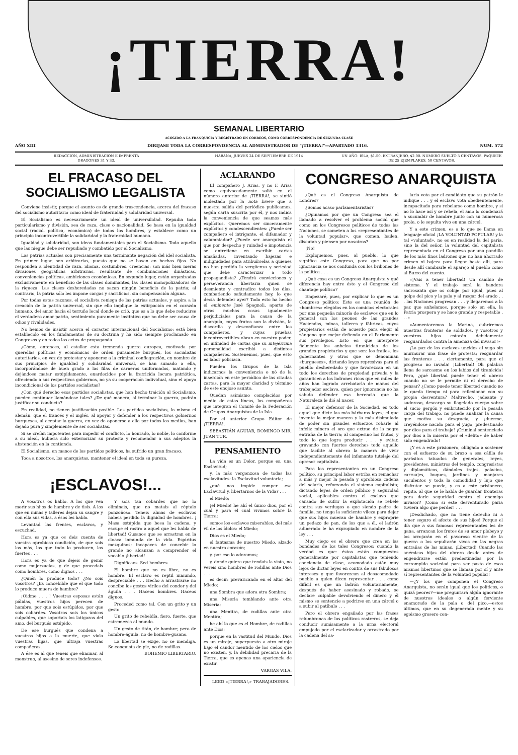¡TIERRA!
SEMANAL LIBERTARIO
ACOGIDO A LA FRANQUICIA Y REGISTRADO EN CORREOS, COMO CORRESPONDENCIA DE SEGUNDA CLASE
AÑO XIII DIRIJASE TODA LA CORRESPONDENCIA AL ADMINISTRADOR DE "¡TIERRA!"—APARTADO 1316. NUM. 572
REDACCION, ADMINISTRACION E IMPRENTA
DRAGONES 31 Y 33,
HABANA, JUEVES 24 DE SEPTIEMBRE DE 1914
UN AÑO: ISLA, $1.50. EXTRANJERO, $2.00. NUMERO SUELTO 3 CENTAVOS. PAQUETE DE 25 EJEMPLARES, 50 CENTAVOS.
EL FRACASO DEL SOCIALISMO LEGALISTA
Conviene insistir, porque el asunto es de grande trascendencia, acerca del fracaso del socialismo autoritario como ideal de fraternidad y solidaridad universal.
El Socialismo es necesariamente un ideal de universilidad. Repudia todo particularismo y división, sea de raza, clase o nacionalidad. Se basa en la igualdad social (racial, política, económica) de todos los hombres, y establece como un principio incontrovertible la solidaridad y la fraternidad humana.
Igualdad y solidaridad, son ideas fundamentales para el Socialismo. Todo aquello que las niegue debe ser repudiado y combatido por el Socialismo.
Las patrias actuales son precisamente una terminante negación del idel socialista. En primer lugar, son arbitrarias, puesto que no se basan en hechos fijos. No responden a identidad de raza, idioma, costumbres, creencias; son más bien meras divisiones geográficas arbitrarias, resultante de combinaciones dinásticas, conveniencias políticas, ambiciones económicas. En segundo lugar, están organizadas exclusivamente en beneficio de las clases dominantes, las clases monopolizadoras de la riqueza. Las clases desheredadas no sacan ningún beneficio de la patria; al contrario, la patria sólo les impone cargas y sacrificios, sin compensación alguna.
Por todas estas razones, el socialista reniega de las patrias actuales, y aspira a la creación de la patria universal, sin que ello implique la extirpación en el corazón humano, del amor hacia el terruño local donde se crió, que es a lo que debe reducirse el verdadero amor patrio, sentimiento puramente instintivo que no debe ser causa de odios y rivalidades.
No hemos de insistir acerca el caracter internacional del Socialismo: está bien establecido en los fundamentos de su doctrina y ha sido siempre proclamado en Congresos y en todos los actos de propaganda.
¿Cómo, entonces, al estallar esta tremenda guerra europea, motivada por querellas políticas y económicas de orden puramente burgués, los socialistas autoritarios, en vez de protestar y oponerse a la criminal conflagración, en nombre de sus principios de igualdad y solidaridad universal, se han sumado a ella, incorporándose de buen grado a las filas de carneros uniformados, matando y dejándose matar estúpidamente, enardecidos por la fratricida locura patriótica, ofreciendo a sus respectivos gobiernos, no ya su cooperación individual, sino el apoyo incondicional de los partidos socialistas?
¿Con qué derecho esos partidos socialistas, que han hecho traición al Socialismo, pueden continuar llamándose tales? ¿De qué manera, al terminar la guerra, podrán justificar su conducta?
En realidad, no tienen justificación posible. Los partidos socialistas, lo mismo el alemán, que el francés y el inglés, al apoyar y defender a los respectivos gobiernos burgueses, al aceptar la guerra, en vez de oponerse a ella por todos los medios, han dejado pura y simplemente de ser socialistas.
Si se creían impotentes para impedir el conflicto, lo honrado, lo noble, lo conforme a su ideal, hubiera sido exteriorizar su protesta y recomendar a sus adeptos la abstención en la contienda.
El Socialismo, en manos de los partidos políticos, ha sufrido un gran fracaso.
Toca a nosotros, los anarquistas, mantener el ideal en toda su pureza.
¡ESCLAVOS!...
A vosotros os hablo. A los que ven morir sus hijos de hambre y de tisis. A los que en minas y talleres dejan su sangre y con ella sus vidas, a ésos les hablo.
Levantad las frentes, esclavos, y escuchad.
Hora es ya que os deis cuenta de vuestra oprobiosa condición, de que sois los más, los que todo lo producen, los fuertes . . .
Hora es ya de que dejeis de gemir como mujerzuelas, y de que procedais como hombres, como dignos . . .
¿Quién lo produce todo? ¿No sois vosotros? ¿Es concebible que el que todo lo produce muera de hambre?
¡Oidme . . . ! Vuestras esposas están pálidas, vuestros hijos perecen de hambre, por que sois estúpidos, por que sois cobardes. Vosotros sois los únicos culpables, que soportais los latigazos del amo, del burgués estúpido.
De ese burgués que condena a vuestros hijos a la muerte, que viola vuestras hijas, que ultraja vuestras compañeras.
A ése es al que teneis que eliminar, al monstruo, al asesino de seres indefensos.
Y sois tan cobardes que no lo eliminais, que no matais al réptalo ponzoñoso. Teneis almas de esclavos habeis perdido la dignidad de hombres. ¡ Masa estúpida que besa la cadena, y escupe el rostro a aquel que les habla de libertad! Gusanos que se arrastran en la cloaca inmunda de la vida. Espíritus mezquinos; incapaces de concebir lo grande no alcanzan a comprender el vocablo ¡libertad!
Dignificaos. Sed hombres.
El hombre que no es libre, no es hombre. El esclavo es reptil inmundo, despreciable . . . Hecho a arrastrarse no concibe los gestos viriles del condor y del águila . . . Haceos hombres. Haceos dignos.
Proceded como tal. Con un grito y un gesto.
Un grito de rebeldía, fiero, fuerte, que estremezca al mundo.
Un gesto de titán, de hombre; pero de hombre-águila, no de hombre-gusano.
La libertad se exige, no se mendiga. Se conquista de pie, no de rodillas.
BOHEMIO LIBERTARIO.
ACLARANDO
El compañero J. Arias, y no F. Arias como equivocadamente salió en el número anterior de ¡TIERRA!, se sintió molestado por la nota breve que a nuestra salida del periódico publicamos, según carta suscrita por él, y nos indica la conveniencia de que seamos más explícitos. Queremos ser sinceramente explícitos y condescendientes: ¿Puede ser compañero el intrigante, el difamador y calumniador? ¿Puede ser anarquista el que por despecho y ruindad e impotencia se entretiene en escribir cartas amañadas, inventando bajezas e indignidades para atribuírselas a quienes no han perdido la vergüenza y seriedad que debe caracterizar a todo propagandista? ¿Tendrá convicciones y perseverancia libertaria quien se desmiente y contradice todos los días, combatiendo sañudamente hoy, lo que decía defender ayer? Todo esto ha hecho el eminente José Spagnoli, aparte de otras muchas cosas igualmente perjudiciales para la causa de la anarquía, cuyos frutos son la división, la discordia y desconfianza entre los compañeros, y cuyas pruebas incontrovertibles obran en nuestro poder, en infinidad de cartas que su intejérrima personalidad escribió a distintos compañeros. Sostenemos, pues, que esto es labor policiaca.
Pueden los Grupos de la Isla indicarnos la conveniencia o nó de la inserción en este periódico de las citadas cartas, para la mayor claridad y término de este enojoso asunto.
Quedan asimismo complacidos por medio de estas líneas, los compañeros que integran el Comité de la Federación de Grupos Anarquistas de la Isla.
Por el anterior Grupo Editor de ¡TIERRA!,
SEBASTIÁN AGUIAR, DOMINGO MIR, JUAN TUR.
PENSAMIENTO
La vida es un Dolor, porque es, una Esclavitud;
y, la más vergonzosa de todas las esclavitudes: la Esclavitud voluntaria;
¿qué nos impide romper esa Esclavitud y, libertarnos de la Vida? . . .
el Miedo;
¡el Miedo! he ahí el único dios, por el cual y para el cual vivimos sobre la Tierra;
somos los esclavos miserables, del más vil de los ídolos: el Miedo;
Dios es el Miedo;
el fantasma de nuestro Miedo, alzado en nuestro corazón;
y, por eso lo adoramos;
y, donde quiera que tendais la vista, no vereis sino hombres de rodillas ante Dios . . .
es decir: prevaricando en el altar del Miedo;
una Sombra que adora otra Sombra;
una Miseria temblando ante otra Miseria;
una Mentira, de rodillas ante otra Mentira;
he ahí lo que es el Hombre, de rodillas ante Dios;
porque en la vastitud del Mundo, Dios es un miraje, superpuesto a otro miraje bajo el candor mentido de los cielos que no existen, y, la debilidad precaria de la Tierra, que es apenas una apariencia de existir.
VARGAS VILA.
LEED «¡TIERRA!,» TRABAJADORES.
CONGRESO ANARQUISTA
¿Qué es el Congreso Anarquista de Londres?
¿Somos acaso parlamentaristas?
¿Opinamos por que un Congreso sea el llamado a resolver el problema social que como en los Congresos políticos de todas las Naciones, se someten a los «representantes de la voluntad popular», que comen, bailen, discutan y piensen por nosotros?
¡No!
Expliquemos, pues, al pueblo, lo que significa este Congreso, para que no por ignorancia se nos confunda con los bribones de la política . . .
¿Qué cosa es un Congreso Anarquista y qué diferencia hay entre éste y el Congreso del chantage político?
Empezaré, pues, por explicar lo que es un Congreso político: Este es una reunión de «hombres» elegidos en los comicios electorales por una pequeña minoría de esclavos que en lo general son los peones de las grandes Haciendas, minas, talleres y fábricas, cuyos propietarios están de acuerdo para elegir al zángano que mejor defienda en el Parlamento sus privilegios. Esto es: que interprete fielmente los anhelos tiranicidas de los grandes propietarios y que son: los frailes, los gobernantes y otros que se denominan «burgueses», dictando leyes represivas para el pueblo desheredado y que favorezcan en un todo los derechos de propiedad privada y la garanticen a los ladrones ricos que en miles de años han logrado arrebatarla de manos del trabajador esclavo, quien por ignorancia no ha sabido defender esa herencia que la Naturaleza le dió al nacer.
El mejor defensor de la Sociedad, es todo aquel que dicte las más bárbaras leyes; el que invente la mejor manera y la más disimulada de poder sin grandes esfuerzos robarle al infeliz minero el oro que extrae de la negra entraña de la tierra; al campesino los frutos, y todo lo que logra producir . . . y evitar, gravando con fuertes derechos todo aquello que facilite al obrero la manera de vivir independientemente del infamante tutelaje del opresor capitalista.
Para los representantes en un Congreso político, su principal labor estriba en remachar a más y mejor la pesada y oprobiosa cadena del salario, reforzando el sistema capitalista; dictando leyes de orden público y seguridad social, aplicables contra el esclavo que cansado de sufrir la explotación se rebele contra sus verdugos o que siendo padre de familia, no tenga la suficiente vileza para dejar que sus hijos mueran de hambre y exproprie un pedazo de pan, de los que a él, el ladrón adinerado le ha expropiado en nombre de la ley . . .
Muy ciego es el obrero que crea en las bondades de los tales Congresos; cuando la verdad es que: éstos están compuestos generalmente por capitalistas que teniendo conciencia de clase, acomodada están muy lejos de dictar leyes en contra de sus fabulosos intereses y que favorezcan al desacomodado pueblo a quien dicen representar . . . como difícil es que un ladrón voluntariamente, después de haber asesinado y robado, se declare culpable devolviendo el dinero y él mismo se sentencie a podrirse en una cárcel o a subir al patíbulo . . .
Pero el obrero engañado por las frases relumbronas de los políticos rastreros, se deja conducir sumisamente a la urna electoral empujado por el esclarizador y arrastrado por la cadena del sa-
lario vota por el candidato que su patrón le indique . . . y el esclavo vota obedientemente, incapacitado para rebelarse como hombre, y si no lo hace así y se rebela, el amo lo condenará a sucumbir de hambre junto con su numerosa prole, o le sepulta vivo en una cárcel.
Y a este crimen, es a lo que se llama en lenguaje oficial ¡LA VOLUNTAD POPULAR! y la tal «voluntad», no es en realidad la del paria, sino la del señor, la voluntad del capitalista representada en el Congreso por una pandilla de los más finos ladrones que no han ahorrado crimen ni bajeza para llegar hasta allí, para desde allí cambiarle el aparejo al pueblo como al Burro del cuento.
«¡Vais a tener libertad! Un cambio de sistema. Y el trabajo será la bandera sacrosanta que os cobije por igual, pues al golpe del pico y la pala y al rasgar del arado . . . las Naciones progresan . . . y llegaremos a la paz que anhelamos, porque solo en ella, la Patria prospera y se hace grande y respetable . . .»
«Aumentaremos la Marina, cubriremos nuestras fronteras de soldados, y vosotros y vuestros hijos estarán debidamente resguardados contra la amenaza del invasor!»
¡La paz de los esclavos uncidos al yugo sin murmurar una frase de protesta; resguardar las fronteras . . . ciertamente, para que el progreso no invada! ¡Libertad! Oh palabra llena de sarcasmo en los labios del tiranicida! Pero, ¿qué libertad puede tener el obrero cuando no se le permite ni el derecho de pensar? ¿Como puede tener libertad cuando no le queda tiempo ni para reflexionar con su propia desventura? Maltrecho, jadeante y sudoroso, descarga su flagelado cuerpo sobre el sucio gergón y embrutecido por la pesada carga del trabajo, no puede analizar la causa que motiva su desgracia, y ¡duerme, creyéndose nacido para el yugo, predestinado por dios para el trabajo! ¡Criminal sentenciado por dios a la miseria por el «delito» de haber sido engendrado!
¿Y es a este prisionero, obligado a sostener con el esfuerzo de su brazo a esa cáfila de parásitos tatuados de generales, reyes, presidentes, ministros del templo, congresistas y diplomáticos, dándoles trajes, palacios, carruajes, buques, jardines y manjares suculentos y toda la comodidad y lujo que disfrutar se puede, y es a este prisionero, repito, al que se le habla de guardar fronteras para darle seguridad contra el enemigo invasor? ¡Como si este desventurado paria tuviera algo que perder! . . .
¡Desdichado, que no tiene derecho ni a tener seguro el afecto de sus hijos! Porque el día que a sus famosos representantes les de gana, arrancan los frutos de su amor plebeyo y los arrojarán en el pavoroso vientre de la guerra o los sepultarán vivos en las negras entrañas de las minas. ¡Libertad! Cuando las anémicas hijas del obrero desde antes de engendrarse están predestinadas por la corrompida sociedad para ser pasto de esos mismos libertinos que se llaman por sí y ante sí representantes de la voluntad popular!
—¿Y los que componen el Congreso Anarquista, no serán igual que los políticos, o quizá peores?—me preguntará algún ignorante de nuestros ideales o algún ferviente enamorado de la pala o del pico,—estos últimos, que en su degenerada mente y su egoismo grosero con-